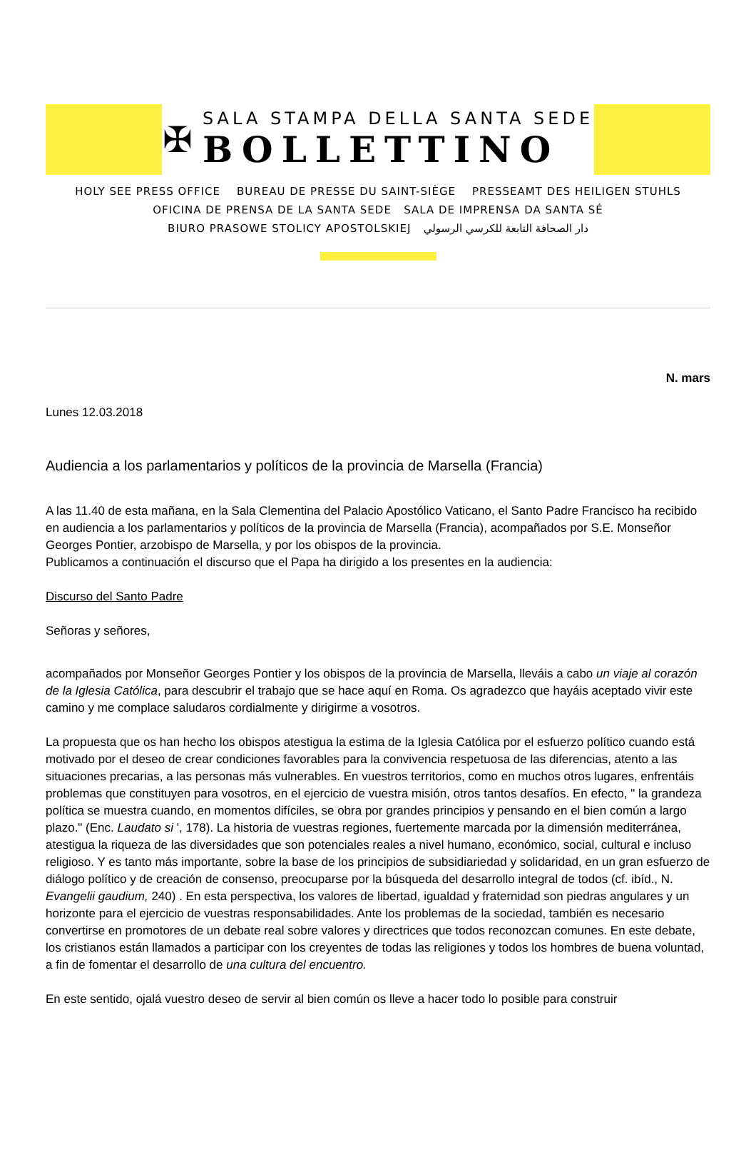✠
SALA STAMPA DELLA SANTA SEDE
BOLLETTINO
HOLY SEE PRESS OFFICE BUREAU DE PRESSE DU SAINT-SIÈGE PRESSEAMT DES HEILIGEN STUHLS
OFICINA DE PRENSA DE LA SANTA SEDE SALA DE IMPRENSA DA SANTA SÉ
BIURO PRASOWE STOLICY APOSTOLSKIEJ دار الصحافة التابعة للكرسي الرسولي
N. mars
Lunes 12.03.2018
Audiencia a los parlamentarios y políticos de la provincia de Marsella (Francia)
A las 11.40 de esta mañana, en la Sala Clementina del Palacio Apostólico Vaticano, el Santo Padre Francisco ha recibido en audiencia a los parlamentarios y políticos de la provincia de Marsella (Francia), acompañados por S.E. Monseñor Georges Pontier, arzobispo de Marsella, y por los obispos de la provincia.
Publicamos a continuación el discurso que el Papa ha dirigido a los presentes en la audiencia:
Discurso del Santo Padre
Señoras y señores,
acompañados por Monseñor Georges Pontier y los obispos de la provincia de Marsella, lleváis a cabo un viaje al corazón de la Iglesia Católica, para descubrir el trabajo que se hace aquí en Roma. Os agradezco que hayáis aceptado vivir este camino y me complace saludaros cordialmente y dirigirme a vosotros.
La propuesta que os han hecho los obispos atestigua la estima de la Iglesia Católica por el esfuerzo político cuando está motivado por el deseo de crear condiciones favorables para la convivencia respetuosa de las diferencias, atento a las situaciones precarias, a las personas más vulnerables. En vuestros territorios, como en muchos otros lugares, enfrentáis problemas que constituyen para vosotros, en el ejercicio de vuestra misión, otros tantos desafíos. En efecto, " la grandeza política se muestra cuando, en momentos difíciles, se obra por grandes principios y pensando en el bien común a largo plazo." (Enc. Laudato si ', 178). La historia de vuestras regiones, fuertemente marcada por la dimensión mediterránea, atestigua la riqueza de las diversidades que son potenciales reales a nivel humano, económico, social, cultural e incluso religioso. Y es tanto más importante, sobre la base de los principios de subsidiariedad y solidaridad, en un gran esfuerzo de diálogo político y de creación de consenso, preocuparse por la búsqueda del desarrollo integral de todos (cf. ibíd., N. Evangelii gaudium, 240) . En esta perspectiva, los valores de libertad, igualdad y fraternidad son piedras angulares y un horizonte para el ejercicio de vuestras responsabilidades. Ante los problemas de la sociedad, también es necesario convertirse en promotores de un debate real sobre valores y directrices que todos reconozcan comunes. En este debate, los cristianos están llamados a participar con los creyentes de todas las religiones y todos los hombres de buena voluntad, a fin de fomentar el desarrollo de una cultura del encuentro.
En este sentido, ojalá vuestro deseo de servir al bien común os lleve a hacer todo lo posible para construir